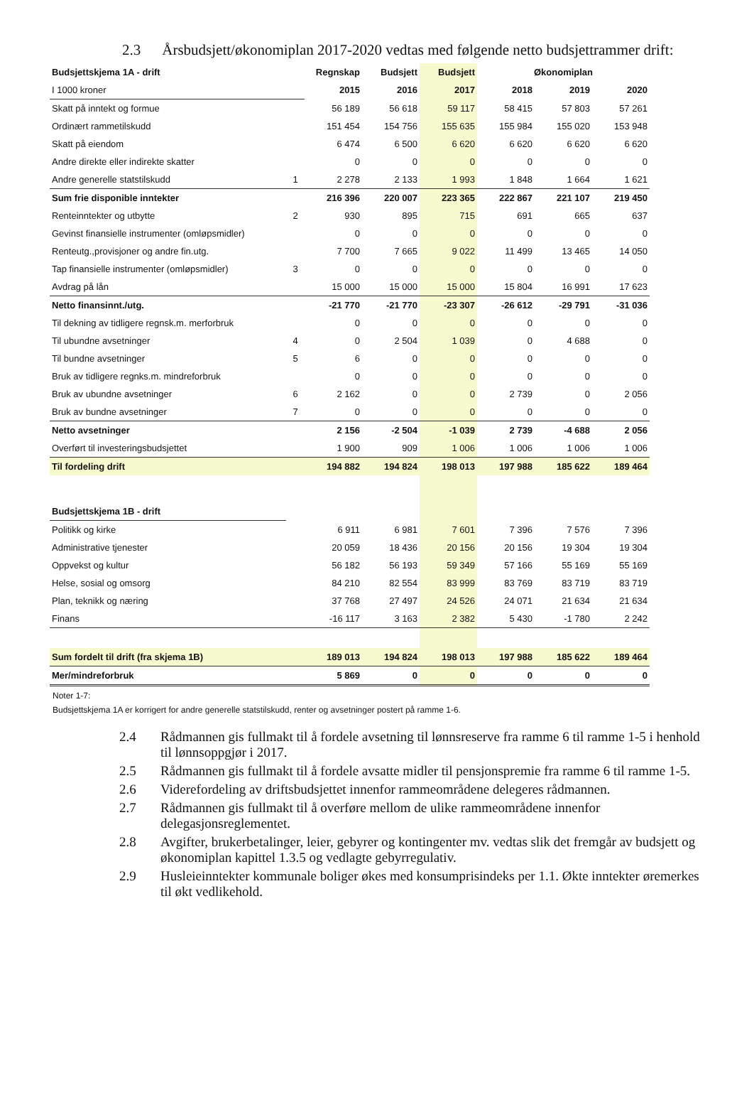2.3 Årsbudsjett/økonomiplan 2017-2020 vedtas med følgende netto budsjettrammer drift:
| Budsjettskjema 1A - drift | | Regnskap | Budsjett | Budsjett | Økonomiplan | | |
| --- | --- | --- | --- | --- | --- | --- | --- |
| I 1000 kroner | | 2015 | 2016 | 2017 | 2018 | 2019 | 2020 |
| Skatt på inntekt og formue | | 56 189 | 56 618 | 59 117 | 58 415 | 57 803 | 57 261 |
| Ordinært rammetilskudd | | 151 454 | 154 756 | 155 635 | 155 984 | 155 020 | 153 948 |
| Skatt på eiendom | | 6 474 | 6 500 | 6 620 | 6 620 | 6 620 | 6 620 |
| Andre direkte eller indirekte skatter | | 0 | 0 | 0 | 0 | 0 | 0 |
| Andre generelle statstilskudd | 1 | 2 278 | 2 133 | 1 993 | 1 848 | 1 664 | 1 621 |
| Sum frie disponible inntekter | | 216 396 | 220 007 | 223 365 | 222 867 | 221 107 | 219 450 |
| Renteinntekter og utbytte | 2 | 930 | 895 | 715 | 691 | 665 | 637 |
| Gevinst finansielle instrumenter (omløpsmidler) | | 0 | 0 | 0 | 0 | 0 | 0 |
| Renteutg.,provisjoner og andre fin.utg. | | 7 700 | 7 665 | 9 022 | 11 499 | 13 465 | 14 050 |
| Tap finansielle instrumenter (omløpsmidler) | 3 | 0 | 0 | 0 | 0 | 0 | 0 |
| Avdrag på lån | | 15 000 | 15 000 | 15 000 | 15 804 | 16 991 | 17 623 |
| Netto finansinnt./utg. | | -21 770 | -21 770 | -23 307 | -26 612 | -29 791 | -31 036 |
| Til dekning av tidligere regnsk.m. merforbruk | | 0 | 0 | 0 | 0 | 0 | 0 |
| Til ubundne avsetninger | 4 | 0 | 2 504 | 1 039 | 0 | 4 688 | 0 |
| Til bundne avsetninger | 5 | 6 | 0 | 0 | 0 | 0 | 0 |
| Bruk av tidligere regnks.m. mindreforbruk | | 0 | 0 | 0 | 0 | 0 | 0 |
| Bruk av ubundne avsetninger | 6 | 2 162 | 0 | 0 | 2 739 | 0 | 2 056 |
| Bruk av bundne avsetninger | 7 | 0 | 0 | 0 | 0 | 0 | 0 |
| Netto avsetninger | | 2 156 | -2 504 | -1 039 | 2 739 | -4 688 | 2 056 |
| Overført til investeringsbudsjettet | | 1 900 | 909 | 1 006 | 1 006 | 1 006 | 1 006 |
| Til fordeling drift | | 194 882 | 194 824 | 198 013 | 197 988 | 185 622 | 189 464 |
| Budsjettskjema 1B - drift | | | | | | | |
| Politikk og kirke | | 6 911 | 6 981 | 7 601 | 7 396 | 7 576 | 7 396 |
| Administrative tjenester | | 20 059 | 18 436 | 20 156 | 20 156 | 19 304 | 19 304 |
| Oppvekst og kultur | | 56 182 | 56 193 | 59 349 | 57 166 | 55 169 | 55 169 |
| Helse, sosial og omsorg | | 84 210 | 82 554 | 83 999 | 83 769 | 83 719 | 83 719 |
| Plan, teknikk og næring | | 37 768 | 27 497 | 24 526 | 24 071 | 21 634 | 21 634 |
| Finans | | -16 117 | 3 163 | 2 382 | 5 430 | -1 780 | 2 242 |
| Sum fordelt til drift (fra skjema 1B) | | 189 013 | 194 824 | 198 013 | 197 988 | 185 622 | 189 464 |
| Mer/mindreforbruk | | 5 869 | 0 | 0 | 0 | 0 | 0 |
Noter 1-7:
Budsjettskjema 1A er korrigert for andre generelle statstilskudd, renter og avsetninger postert på ramme 1-6.
2.4 Rådmannen gis fullmakt til å fordele avsetning til lønnsreserve fra ramme 6 til ramme 1-5 i henhold til lønnsoppgjør i 2017.
2.5 Rådmannen gis fullmakt til å fordele avsatte midler til pensjonspremie fra ramme 6 til ramme 1-5.
2.6 Viderefordeling av driftsbudsjettet innenfor rammeområdene delegeres rådmannen.
2.7 Rådmannen gis fullmakt til å overføre mellom de ulike rammeområdene innenfor delegasjonsreglementet.
2.8 Avgifter, brukerbetalinger, leier, gebyrer og kontingenter mv. vedtas slik det fremgår av budsjett og økonomiplan kapittel 1.3.5 og vedlagte gebyrregulativ.
2.9 Husleieinntekter kommunale boliger økes med konsumprisindeks per 1.1. Økte inntekter øremerkes til økt vedlikehold.